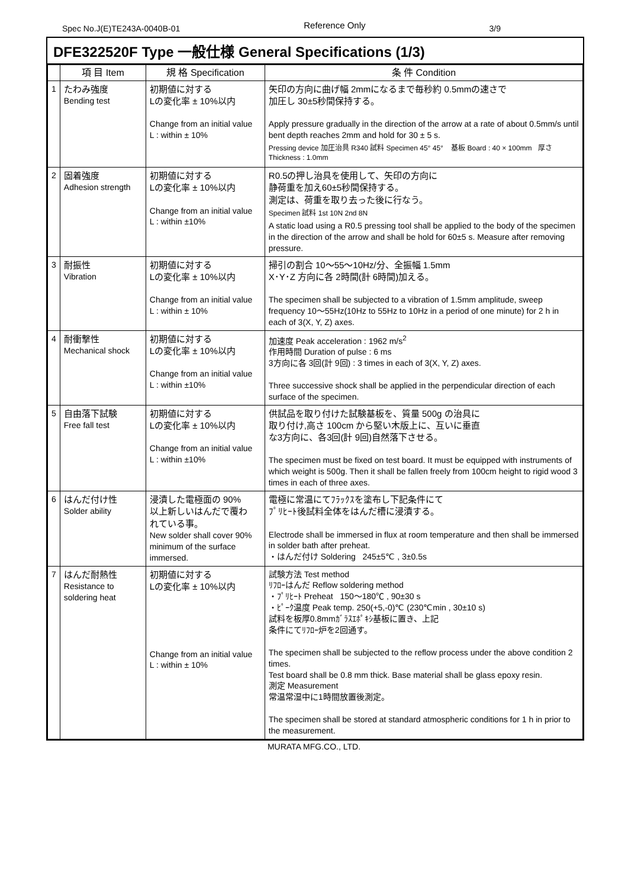Spec No.J(E)TE243A-0040B-01 Reference Only 3/9
DFE322520F Type 一般仕様 General Specifications (1/3)
| | 項 目 Item | 規 格 Specification | 条 件 Condition |
| --- | --- | --- | --- |
| 1 | たわみ強度 Bending test | 初期値に対する Lの変化率 ± 10%以内 Change from an initial value L : within ± 10% | 矢印の方向に曲げ幅 2mmになるまで毎秒約 0.5mmの速さで 加圧し 30±5秒間保持する。 Apply pressure gradually in the direction of the arrow at a rate of about 0.5mm/s until bent depth reaches 2mm and hold for 30 ± 5 s. Pressing device 加圧治具 R340 試料 Specimen 45° 45° 基板 Board : 40 × 100mm 厚さ Thickness : 1.0mm |
| 2 | 固着強度 Adhesion strength | 初期値に対する Lの変化率 ± 10%以内 Change from an initial value L : within ±10% | R0.5の押し治具を使用して、矢印の方向に 静荷重を加え60±5秒間保持する。 測定は、荷重を取り去った後に行なう。 Specimen 試料 1st 10N 2nd 8N A static load using a R0.5 pressing tool shall be applied to the body of the specimen in the direction of the arrow and shall be hold for 60±5 s. Measure after removing pressure. |
| 3 | 耐振性 Vibration | 初期値に対する Lの変化率 ± 10%以内 Change from an initial value L : within ± 10% | 掃引の割合 10〜55〜10Hz/分、全振幅 1.5mm X･Y･Z 方向に各 2時間(計 6時間)加える。 The specimen shall be subjected to a vibration of 1.5mm amplitude, sweep frequency 10〜55Hz(10Hz to 55Hz to 10Hz in a period of one minute) for 2 h in each of 3(X, Y, Z) axes. |
| 4 | 耐衝撃性 Mechanical shock | 初期値に対する Lの変化率 ± 10%以内 Change from an initial value L : within ±10% | 加速度 Peak acceleration : 1962 m/s<sup>2</sup> 作用時間 Duration of pulse : 6 ms 3方向に各 3回(計 9回) : 3 times in each of 3(X, Y, Z) axes. Three successive shock shall be applied in the perpendicular direction of each surface of the specimen. |
| 5 | 自由落下試験 Free fall test | 初期値に対する Lの変化率 ± 10%以内 Change from an initial value L : within ±10% | 供試品を取り付けた試験基板を、質量 500g の治具に 取り付け,高さ 100cm から堅い木版上に、互いに垂直 な3方向に、各3回(計 9回)自然落下させる。 The specimen must be fixed on test board. It must be equipped with instruments of which weight is 500g. Then it shall be fallen freely from 100cm height to rigid wood 3 times in each of three axes. |
| 6 | はんだ付け性 Solder ability | 浸漬した電極面の 90% 以上新しいはんだで覆わ れている事。 New solder shall cover 90% minimum of the surface immersed. | 電極に常温にてﾌﾗｯｸｽを塗布し下記条件にて ﾌﾟﾘﾋｰﾄ後試料全体をはんだ槽に浸漬する。 Electrode shall be immersed in flux at room temperature and then shall be immersed in solder bath after preheat. ・はんだ付け Soldering 245±5℃ , 3±0.5s |
| 7 | はんだ耐熱性 Resistance to soldering heat | 初期値に対する Lの変化率 ± 10%以内 Change from an initial value L : within ± 10% | 試験方法 Test method ﾘﾌﾛｰはんだ Reflow soldering method ・ﾌﾟﾘﾋｰﾄ Preheat 150〜180℃ , 90±30 s ・ﾋﾟｰｸ温度 Peak temp. 250(+5,-0)℃ (230℃min , 30±10 s) 試料を板厚0.8mmｶﾞﾗｽｴﾎﾟｷｼ基板に置き、上記 条件にてﾘﾌﾛｰ炉を2回通す。 The specimen shall be subjected to the reflow process under the above condition 2 times. Test board shall be 0.8 mm thick. Base material shall be glass epoxy resin. 測定 Measurement 常温常湿中に1時間放置後測定。 The specimen shall be stored at standard atmospheric conditions for 1 h in prior to the measurement. |
MURATA MFG.CO., LTD.